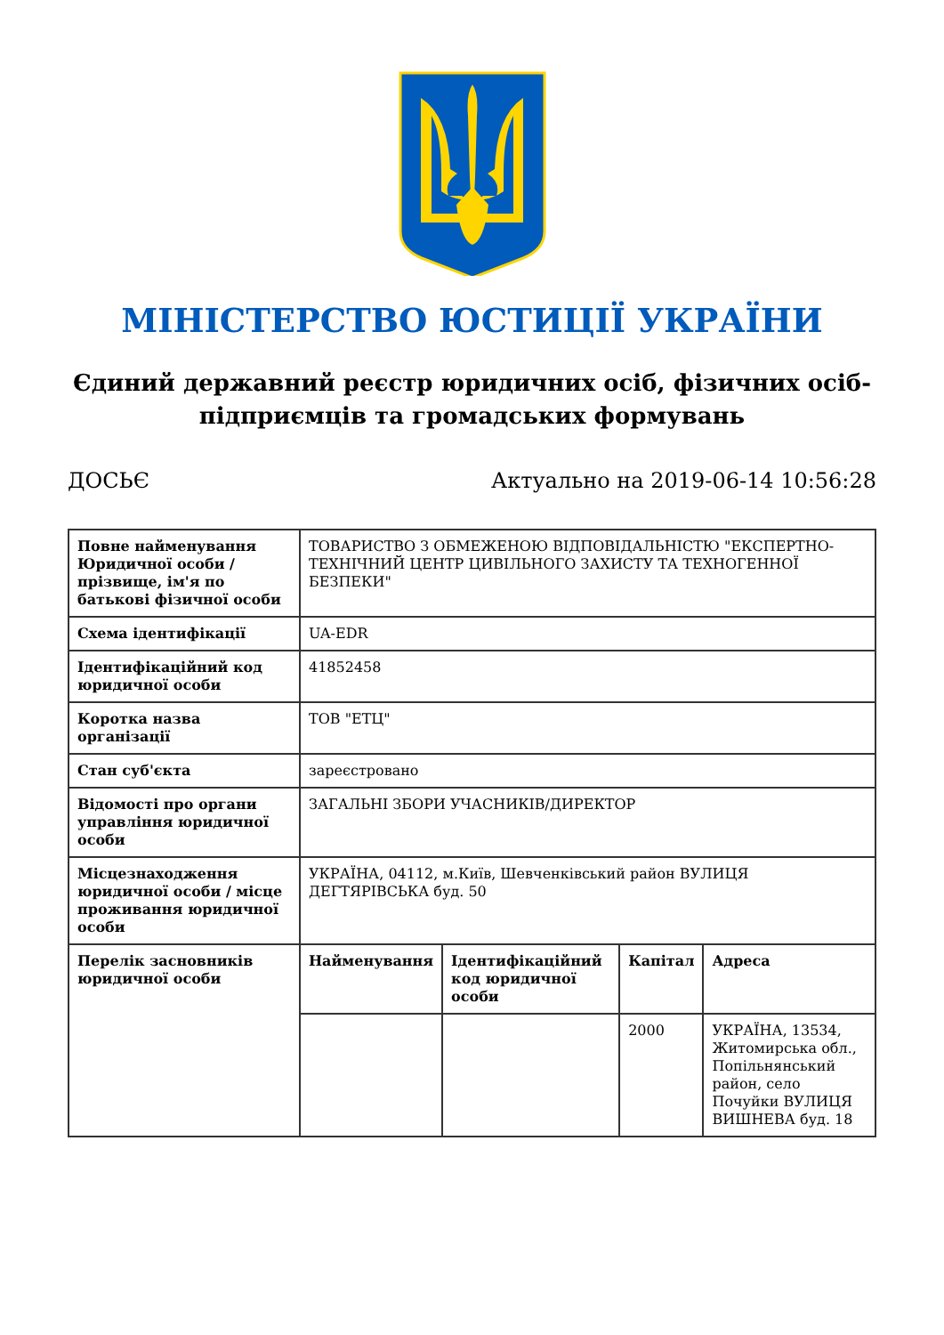МІНІСТЕРСТВО ЮСТИЦІЇ УКРАЇНИ
Єдиний державний реєстр юридичних осіб, фізичних осіб-підприємців та громадських формувань
ДОСЬЄ Актуально на 2019-06-14 10:56:28
| Повне найменування Юридичної особи / прізвище, ім'я по батькові фізичної особи | ТОВАРИСТВО З ОБМЕЖЕНОЮ ВІДПОВІДАЛЬНІСТЮ "ЕКСПЕРТНО-ТЕХНІЧНИЙ ЦЕНТР ЦИВІЛЬНОГО ЗАХИСТУ ТА ТЕХНОГЕННОЇ БЕЗПЕКИ" | | | |
| Схема ідентифікації | UA-EDR | | | |
| Ідентифікаційний код юридичної особи | 41852458 | | | |
| Коротка назва організації | ТОВ "ЕТЦ" | | | |
| Стан суб'єкта | зареєстровано | | | |
| Відомості про органи управління юридичної особи | ЗАГАЛЬНІ ЗБОРИ УЧАСНИКІВ/ДИРЕКТОР | | | |
| Місцезнаходження юридичної особи / місце проживання юридичної особи | УКРАЇНА, 04112, м.Київ, Шевченківський район ВУЛИЦЯ ДЕГТЯРІВСЬКА буд. 50 | | | |
| Перелік засновників юридичної особи | Найменування | Ідентифікаційний код юридичної особи | Капітал | Адреса |
| | | | 2000 | УКРАЇНА, 13534, Житомирська обл., Попільнянський район, село Почуйки ВУЛИЦЯ ВИШНЕВА буд. 18 |